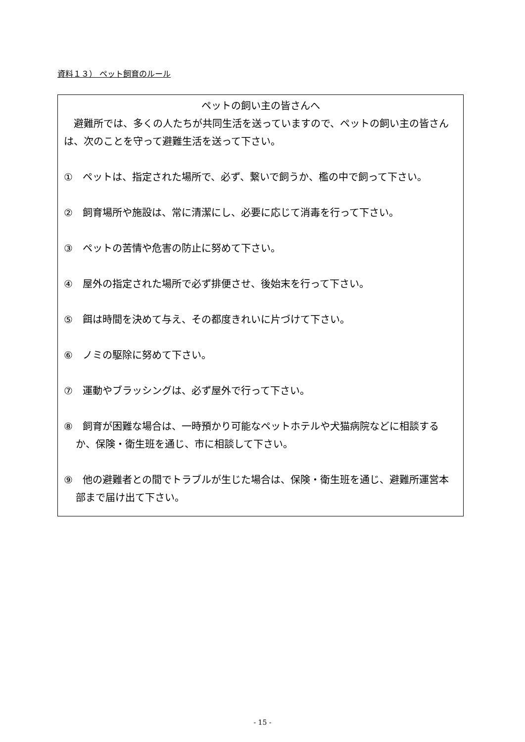資料１３） ペット飼育のルール
ペットの飼い主の皆さんへ
　避難所では、多くの人たちが共同生活を送っていますので、ペットの飼い主の皆さんは、次のことを守って避難生活を送って下さい。
①　ペットは、指定された場所で、必ず、繋いで飼うか、檻の中で飼って下さい。
②　飼育場所や施設は、常に清潔にし、必要に応じて消毒を行って下さい。
③　ペットの苦情や危害の防止に努めて下さい。
④　屋外の指定された場所で必ず排便させ、後始末を行って下さい。
⑤　餌は時間を決めて与え、その都度きれいに片づけて下さい。
⑥　ノミの駆除に努めて下さい。
⑦　運動やブラッシングは、必ず屋外で行って下さい。
⑧　飼育が困難な場合は、一時預かり可能なペットホテルや犬猫病院などに相談するか、保険・衛生班を通じ、市に相談して下さい。
⑨　他の避難者との間でトラブルが生じた場合は、保険・衛生班を通じ、避難所運営本部まで届け出て下さい。
- 15 -